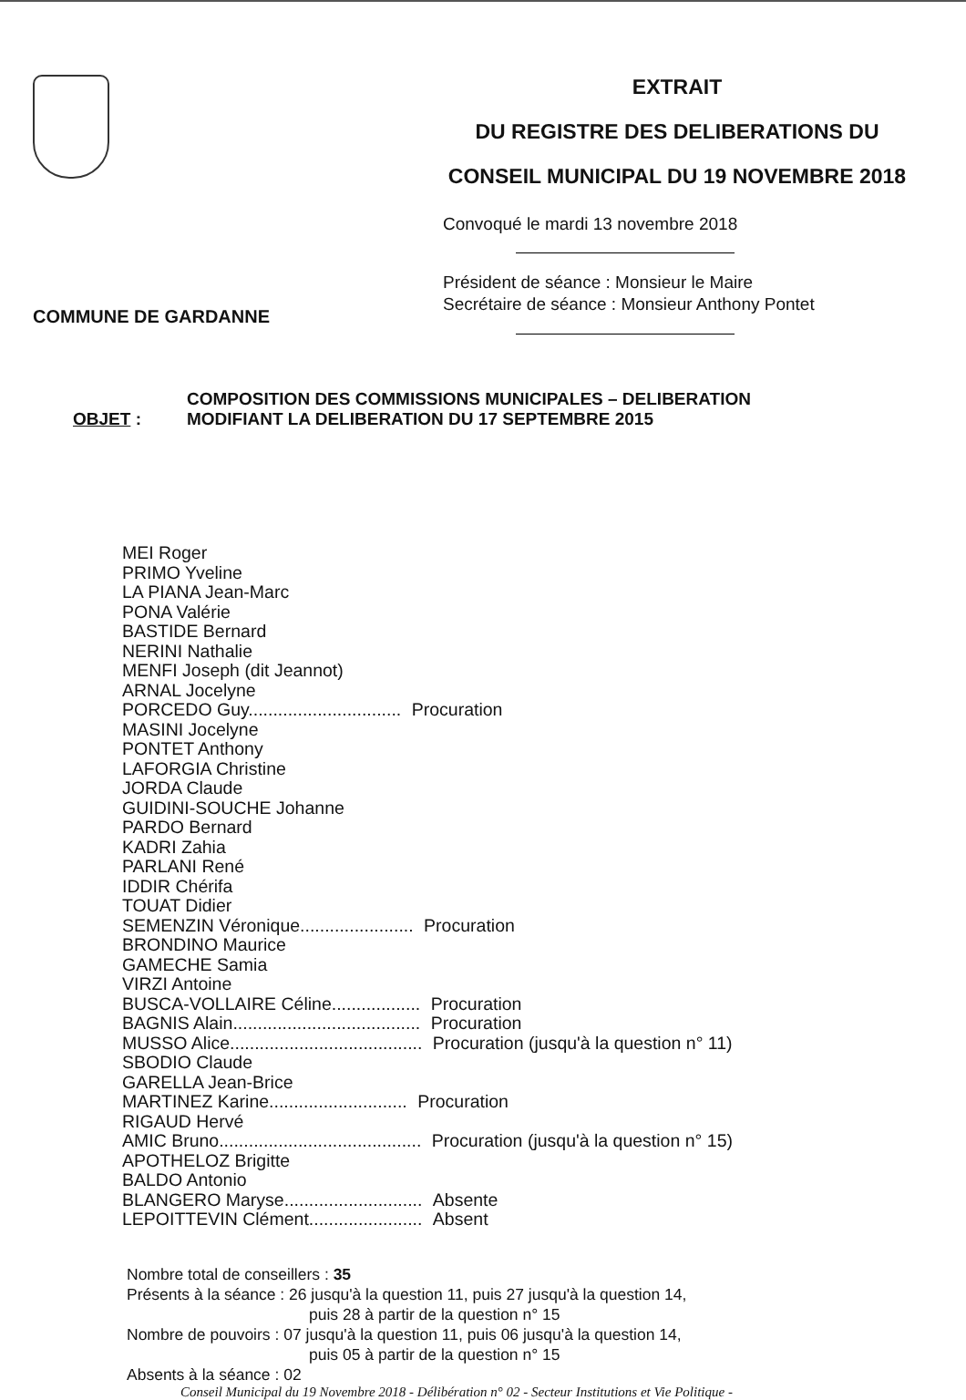COMMUNE DE GARDANNE
EXTRAIT
DU REGISTRE DES DELIBERATIONS DU
CONSEIL MUNICIPAL DU 19 NOVEMBRE 2018
Convoqué le mardi 13 novembre 2018
Président de séance : Monsieur le Maire
Secrétaire de séance : Monsieur Anthony Pontet
OBJET :
COMPOSITION DES COMMISSIONS MUNICIPALES – DELIBERATION
MODIFIANT LA DELIBERATION DU 17 SEPTEMBRE 2015
MEI Roger
PRIMO Yveline
LA PIANA Jean-Marc
PONA Valérie
BASTIDE Bernard
NERINI Nathalie
MENFI Joseph (dit Jeannot)
ARNAL Jocelyne
PORCEDO Guy............................... Procuration
MASINI Jocelyne
PONTET Anthony
LAFORGIA Christine
JORDA Claude
GUIDINI-SOUCHE Johanne
PARDO Bernard
KADRI Zahia
PARLANI René
IDDIR Chérifa
TOUAT Didier
SEMENZIN Véronique....................... Procuration
BRONDINO Maurice
GAMECHE Samia
VIRZI Antoine
BUSCA-VOLLAIRE Céline.................. Procuration
BAGNIS Alain...................................... Procuration
MUSSO Alice....................................... Procuration (jusqu'à la question n° 11)
SBODIO Claude
GARELLA Jean-Brice
MARTINEZ Karine............................ Procuration
RIGAUD Hervé
AMIC Bruno......................................... Procuration (jusqu'à la question n° 15)
APOTHELOZ Brigitte
BALDO Antonio
BLANGERO Maryse............................ Absente
LEPOITTEVIN Clément....................... Absent
Nombre total de conseillers : 35
Présents à la séance : 26 jusqu'à la question 11, puis 27 jusqu'à la question 14,
puis 28 à partir de la question n° 15
Nombre de pouvoirs : 07 jusqu'à la question 11, puis 06 jusqu'à la question 14,
puis 05 à partir de la question n° 15
Absents à la séance : 02
Conseil Municipal du 19 Novembre 2018 - Délibération n° 02 - Secteur Institutions et Vie Politique -